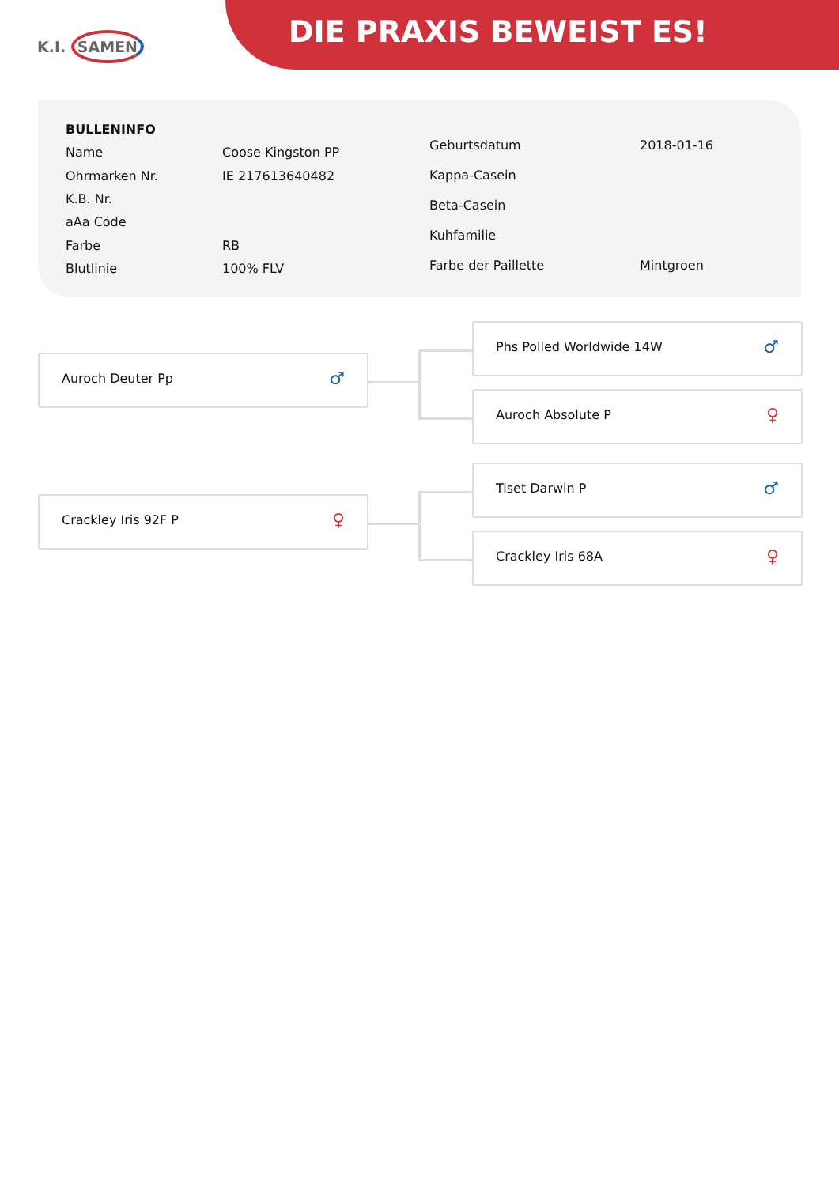K.I. SAMEN DIE PRAXIS BEWEIST ES!
| BULLENINFO | |
| Name | Coose Kingston PP |
| Ohrmarken Nr. | IE 217613640482 |
| K.B. Nr. | |
| aAa Code | |
| Farbe | RB |
| Blutlinie | 100% FLV |
| Geburtsdatum | 2018-01-16 |
| Kappa-Casein | |
| Beta-Casein | |
| Kuhfamilie | |
| Farbe der Paillette | Mintgroen |
Phs Polled Worldwide 14W ♂
Auroch Deuter Pp ♂
Auroch Absolute P ♀
Tiset Darwin P ♂
Crackley Iris 92F P ♀
Crackley Iris 68A ♀